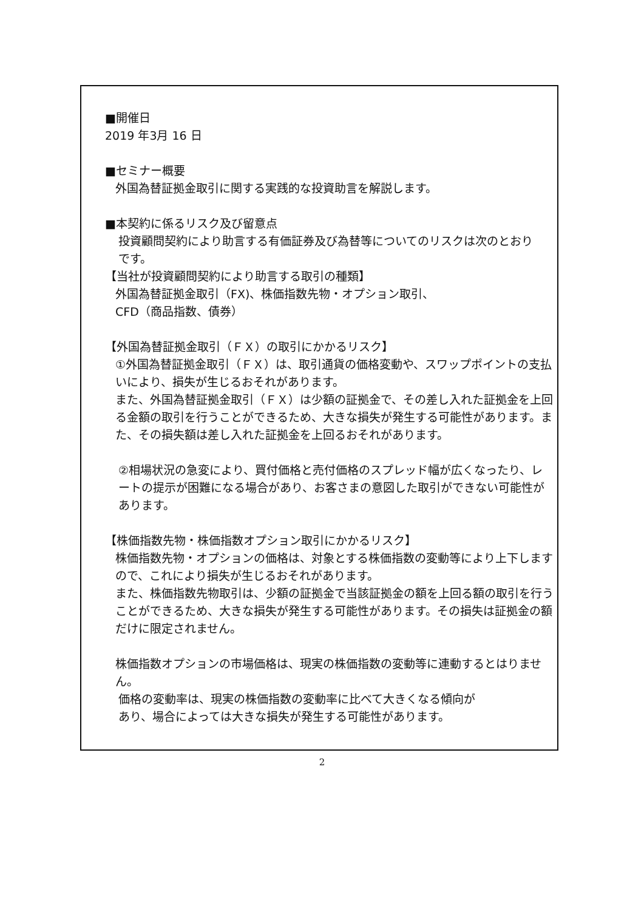■開催日
2019 年3月 16 日
■セミナー概要
外国為替証拠金取引に関する実践的な投資助言を解説します。
■本契約に係るリスク及び留意点
投資顧問契約により助言する有価証券及び為替等についてのリスクは次のとおり
です。
【当社が投資顧問契約により助言する取引の種類】
外国為替証拠金取引（FX)、株価指数先物・オプション取引、
CFD（商品指数、債券）
【外国為替証拠金取引（ＦＸ）の取引にかかるリスク】
①外国為替証拠金取引（ＦＸ）は、取引通貨の価格変動や、スワップポイントの支払いにより、損失が生じるおそれがあります。
また、外国為替証拠金取引（ＦＸ）は少額の証拠金で、その差し入れた証拠金を上回る金額の取引を行うことができるため、大きな損失が発生する可能性があります。また、その損失額は差し入れた証拠金を上回るおそれがあります。
②相場状況の急変により、買付価格と売付価格のスプレッド幅が広くなったり、レートの提示が困難になる場合があり、お客さまの意図した取引ができない可能性があります。
【株価指数先物・株価指数オプション取引にかかるリスク】
株価指数先物・オプションの価格は、対象とする株価指数の変動等により上下しますので、これにより損失が生じるおそれがあります。
また、株価指数先物取引は、少額の証拠金で当該証拠金の額を上回る額の取引を行うことができるため、大きな損失が発生する可能性があります。その損失は証拠金の額だけに限定されません。
株価指数オプションの市場価格は、現実の株価指数の変動等に連動するとはりません。
価格の変動率は、現実の株価指数の変動率に比べて大きくなる傾向が
あり、場合によっては大きな損失が発生する可能性があります。
2